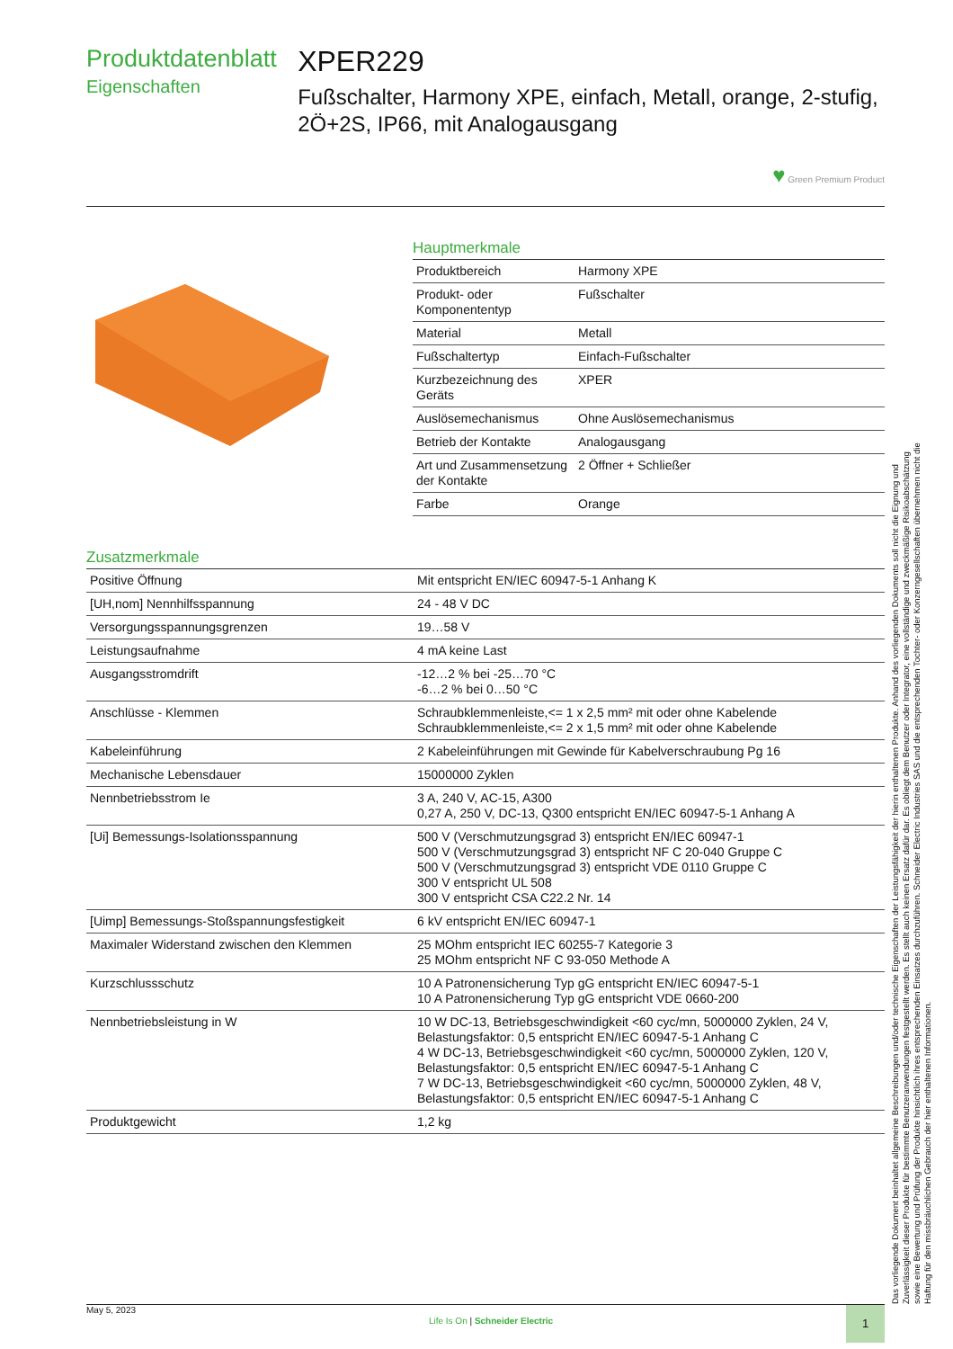Produktdatenblatt
Eigenschaften
XPER229
Fußschalter, Harmony XPE, einfach, Metall, orange, 2-stufig, 2Ö+2S, IP66, mit Analogausgang
♥ Green Premium Product
Hauptmerkmale
| Produktbereich | Harmony XPE |
| Produkt- oder Komponententyp | Fußschalter |
| Material | Metall |
| Fußschaltertyp | Einfach-Fußschalter |
| Kurzbezeichnung des Geräts | XPER |
| Auslösemechanismus | Ohne Auslösemechanismus |
| Betrieb der Kontakte | Analogausgang |
| Art und Zusammensetzung der Kontakte | 2 Öffner + Schließer |
| Farbe | Orange |
Zusatzmerkmale
| Positive Öffnung | Mit entspricht EN/IEC 60947-5-1 Anhang K |
| [UH,nom] Nennhilfsspannung | 24 - 48 V DC |
| Versorgungsspannungsgrenzen | 19…58 V |
| Leistungsaufnahme | 4 mA keine Last |
| Ausgangsstromdrift | -12…2 % bei -25…70 °C -6…2 % bei 0…50 °C |
| Anschlüsse - Klemmen | Schraubklemmenleiste,<= 1 x 2,5 mm² mit oder ohne Kabelende Schraubklemmenleiste,<= 2 x 1,5 mm² mit oder ohne Kabelende |
| Kabeleinführung | 2 Kabeleinführungen mit Gewinde für Kabelverschraubung Pg 16 |
| Mechanische Lebensdauer | 15000000 Zyklen |
| Nennbetriebsstrom Ie | 3 A, 240 V, AC-15, A300 0,27 A, 250 V, DC-13, Q300 entspricht EN/IEC 60947-5-1 Anhang A |
| [Ui] Bemessungs-Isolationsspannung | 500 V (Verschmutzungsgrad 3) entspricht EN/IEC 60947-1 500 V (Verschmutzungsgrad 3) entspricht NF C 20-040 Gruppe C 500 V (Verschmutzungsgrad 3) entspricht VDE 0110 Gruppe C 300 V entspricht UL 508 300 V entspricht CSA C22.2 Nr. 14 |
| [Uimp] Bemessungs-Stoßspannungsfestigkeit | 6 kV entspricht EN/IEC 60947-1 |
| Maximaler Widerstand zwischen den Klemmen | 25 MOhm entspricht IEC 60255-7 Kategorie 3 25 MOhm entspricht NF C 93-050 Methode A |
| Kurzschlussschutz | 10 A Patronensicherung Typ gG entspricht EN/IEC 60947-5-1 10 A Patronensicherung Typ gG entspricht VDE 0660-200 |
| Nennbetriebsleistung in W | 10 W DC-13, Betriebsgeschwindigkeit <60 cyc/mn, 5000000 Zyklen, 24 V, Belastungsfaktor: 0,5 entspricht EN/IEC 60947-5-1 Anhang C 4 W DC-13, Betriebsgeschwindigkeit <60 cyc/mn, 5000000 Zyklen, 120 V, Belastungsfaktor: 0,5 entspricht EN/IEC 60947-5-1 Anhang C 7 W DC-13, Betriebsgeschwindigkeit <60 cyc/mn, 5000000 Zyklen, 48 V, Belastungsfaktor: 0,5 entspricht EN/IEC 60947-5-1 Anhang C |
| Produktgewicht | 1,2 kg |
Das vorliegende Dokument beinhaltet allgemeine Beschreibungen und/oder technische Eigenschaften der Leistungsfähigkeit der hierin enthaltenen Produkte. Anhand des vorliegenden Dokuments soll nicht die Eignung und Zuverlässigkeit dieser Produkte für bestimmte Benutzeranwendungen festgestellt werden. Es stellt auch keinen Ersatz dafür dar. Es obliegt dem Benutzer oder Integrator, eine vollständige und zweckmäßige Risikoabschätzung sowie eine Bewertung und Prüfung der Produkte hinsichtlich ihres entsprechenden Einsatzes durchzuführen. Schneider Electric Industries SAS und die entsprechenden Tochter- oder Konzerngesellschaften übernehmen nicht die Haftung für den missbräuchlichen Gebrauch der hier enthaltenen Informationen.
May 5, 2023
Life Is On | Schneider Electric
1